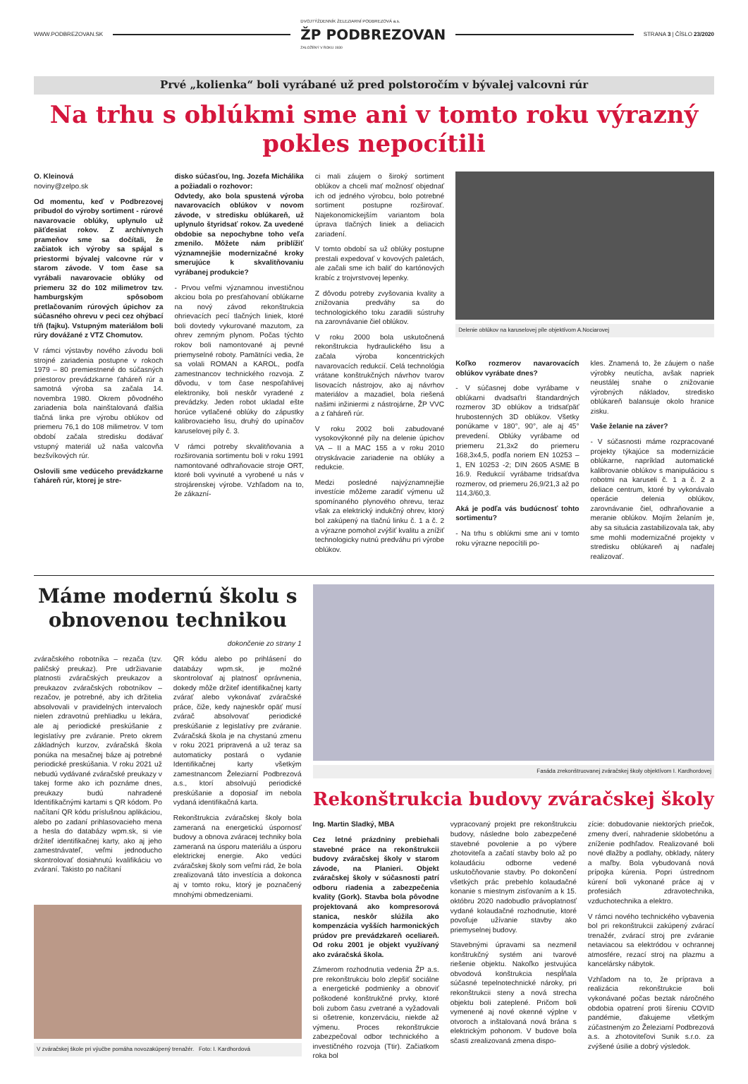WWW.PODBREZOVAN.SK DVOJTÝŽDENNÍK ŽELEZIARNÍ PODBREZOVÁ a.s.
ŽP PODBREZOVAN
ZALOŽENÝ V ROKU 1930 STRANA 3 | ČÍSLO 23/2020
Prvé „kolienka“ boli vyrábané už pred polstoročím v bývalej valcovni rúr
Na trhu s oblúkmi sme ani v tomto roku výrazný pokles nepocítili
O. Kleinová
noviny@zelpo.sk
Od momentu, keď v Podbrezovej pribudol do výroby sortiment - rúrové navarovacie oblúky, uplynulo už päťdesiat rokov. Z archívnych prameňov sme sa dočítali, že začiatok ich výroby sa spájal s priestormi bývalej valcovne rúr v starom závode. V tom čase sa vyrábali navarovacie oblúky od priemeru 32 do 102 milimetrov tzv. hamburgským spôsobom pretlačovaním rúrových úpichov za súčasného ohrevu v peci cez ohýbací tŕň (fajku). Vstupným materiálom boli rúry dovážané z VTZ Chomutov.
V rámci výstavby nového závodu boli strojné zariadenia postupne v rokoch 1979 – 80 premiestnené do súčasných priestorov prevádzkarne ťaháreň rúr a samotná výroba sa začala 14. novembra 1980. Okrem pôvodného zariadenia bola nainštalovaná ďalšia tlačná linka pre výrobu oblúkov od priemeru 76,1 do 108 milimetrov. V tom období začala stredisku dodávať vstupný materiál už naša valcovňa bezšvíkových rúr.
Oslovili sme vedúceho prevádzkarne ťaháreň rúr, ktorej je stre-
disko súčasťou, Ing. Jozefa Michálika a požiadali o rozhovor:
Odvtedy, ako bola spustená výroba navarovacích oblúkov v novom závode, v stredisku oblúkareň, už uplynulo štyridsať rokov. Za uvedené obdobie sa nepochybne toho veľa zmenilo. Môžete nám priblížiť významnejšie modernizačné kroky smerujúce k skvalitňovaniu vyrábanej produkcie?
- Prvou veľmi významnou investičnou akciou bola po presťahovaní oblúkarne na nový závod rekonštrukcia ohrievacích pecí tlačných liniek, ktoré boli dovtedy vykurované mazutom, za ohrev zemným plynom. Počas týchto rokov boli namontované aj pevné priemyselné roboty. Pamätníci vedia, že sa volali ROMAN a KAROL, podľa zamestnancov technického rozvoja. Z dôvodu, v tom čase nespoľahlivej elektroniky, boli neskôr vyradené z prevádzky. Jeden robot ukladal ešte horúce vytlačené oblúky do zápustky kalibrovacieho lisu, druhý do upínačov karuselovej píly č. 3.
V rámci potreby skvalitňovania a rozširovania sortimentu boli v roku 1991 namontované odhraňovacie stroje ORT, ktoré boli vyvinuté a vyrobené u nás v strojárenskej výrobe. Vzhľadom na to, že zákazní-
ci mali záujem o široký sortiment oblúkov a chceli mať možnosť objednať ich od jedného výrobcu, bolo potrebné sortiment postupne rozširovať. Najekonomickejším variantom bola úprava tlačných liniek a deliacich zariadení.
V tomto období sa už oblúky postupne prestali expedovať v kovových paletách, ale začali sme ich baliť do kartónových krabíc z trojvrstvovej lepenky.
Z dôvodu potreby zvyšovania kvality a znižovania predváhy sa do technologického toku zaradili sústruhy na zarovnávanie čiel oblúkov.
V roku 2000 bola uskutočnená rekonštrukcia hydraulického lisu a začala výroba koncentrických navarovacích redukcií. Celá technológia vrátane konštrukčných návrhov tvarov lisovacích nástrojov, ako aj návrhov materiálov a mazadiel, bola riešená našimi inžiniermi z nástrojárne, ŽP VVC a z ťaháreň rúr.
V roku 2002 boli zabudované vysokovýkonné píly na delenie úpichov VA – II a MAC 155 a v roku 2010 otryskávacie zariadenie na oblúky a redukcie.
Medzi posledné najvýznamnejšie investície môžeme zaradiť výmenu už spomínaného plynového ohrevu, teraz však za elektrický indukčný ohrev, ktorý bol zakúpený na tlačnú linku č. 1 a č. 2 a výrazne pomohol zvýšiť kvalitu a znížiť technologicky nutnú predváhu pri výrobe oblúkov.
Delenie oblúkov na karuselovej píle objektívom A.Nociarovej
Koľko rozmerov navarovacích oblúkov vyrábate dnes?
- V súčasnej dobe vyrábame v oblúkarni dvadsaťtri štandardných rozmerov 3D oblúkov a tridsaťpäť hrubostenných 3D oblúkov. Všetky ponúkame v 180°, 90°, ale aj 45° prevedení. Oblúky vyrábame od priemeru 21,3x2 do priemeru 168,3x4,5, podľa noriem EN 10253 – 1, EN 10253 -2; DIN 2605 ASME B 16.9. Redukcií vyrábame tridsaťdva rozmerov, od priemeru 26,9/21,3 až po 114,3/60,3.
Aká je podľa vás budúcnosť tohto sortimentu?
- Na trhu s oblúkmi sme ani v tomto roku výrazne nepocítili po-
kles. Znamená to, že záujem o naše výrobky neutícha, avšak napriek neustálej snahe o znižovanie výrobných nákladov, stredisko oblúkareň balansuje okolo hranice zisku.
Vaše želanie na záver?
- V súčasnosti máme rozpracované projekty týkajúce sa modernizácie oblúkarne, napríklad automatické kalibrovanie oblúkov s manipuláciou s robotmi na karuseli č. 1 a č. 2 a deliace centrum, ktoré by vykonávalo operácie delenia oblúkov, zarovnávanie čiel, odhraňovanie a meranie oblúkov. Mojím želaním je, aby sa situácia zastabilizovala tak, aby sme mohli modernizačné projekty v stredisku oblúkareň aj naďalej realizovať.
Máme modernú školu s obnovenou technikou
dokončenie zo strany 1
zváračského robotníka – rezača (tzv. paličský preukaz). Pre udržiavanie platnosti zváračských preukazov a preukazov zváračských robotníkov – rezačov, je potrebné, aby ich držitelia absolvovali v pravidelných intervaloch nielen zdravotnú prehliadku u lekára, ale aj periodické preskúšanie z legislatívy pre zváranie. Preto okrem základných kurzov, zváračská škola ponúka na mesačnej báze aj potrebné periodické preskúšania. V roku 2021 už nebudú vydávané zváračské preukazy v takej forme ako ich poznáme dnes, preukazy budú nahradené Identifikačnými kartami s QR kódom. Po načítaní QR kódu príslušnou aplikáciou, alebo po zadaní prihlasovacieho mena a hesla do databázy wpm.sk, si vie držiteľ identifikačnej karty, ako aj jeho zamestnávateľ, veľmi jednoducho skontrolovať dosiahnutú kvalifikáciu vo zváraní. Takisto po načítaní
QR kódu alebo po prihlásení do databázy wpm.sk, je možné skontrolovať aj platnosť oprávnenia, dokedy môže držiteľ identifikačnej karty zvárať alebo vykonávať zváračské práce, čiže, kedy najneskôr opäť musí zvárač absolvovať periodické preskúšanie z legislatívy pre zváranie. Zváračská škola je na chystanú zmenu v roku 2021 pripravená a už teraz sa automaticky postará o vydanie Identifikačnej karty všetkým zamestnancom Železiarní Podbrezová a.s., ktorí absolvujú periodické preskúšanie a doposiaľ im nebola vydaná identifikačná karta.
Rekonštrukcia zváračskej školy bola zameraná na energetickú úspornosť budovy a obnova zváracej techniky bola zameraná na úsporu materiálu a úsporu elektrickej energie. Ako vedúci zváračskej školy som veľmi rád, že bola zrealizovaná táto investícia a dokonca aj v tomto roku, ktorý je poznačený mnohými obmedzeniami.
V zváračskej škole pri výučbe pomáha novozakúpený trenažér. Foto: I. Kardhordová
Fasáda zrekonštruovanej zváračskej školy objektívom I. Kardhordovej
Rekonštrukcia budovy zváračskej školy
Ing. Martin Sladký, MBA
Cez letné prázdniny prebiehali stavebné práce na rekonštrukcii budovy zváračskej školy v starom závode, na Planieri. Objekt zváračskej školy v súčasnosti patrí odboru riadenia a zabezpečenia kvality (Gork). Stavba bola pôvodne projektovaná ako kompresorová stanica, neskôr slúžila ako kompenzácia vyšších harmonických prúdov pre prevádzkareň oceliareň. Od roku 2001 je objekt využívaný ako zváračská škola.
Zámerom rozhodnutia vedenia ŽP a.s. pre rekonštrukciu bolo zlepšiť sociálne a energetické podmienky a obnoviť poškodené konštrukčné prvky, ktoré boli zubom času zvetrané a vyžadovali si ošetrenie, konzerváciu, niekde až výmenu. Proces rekonštrukcie zabezpečoval odbor technického a investičného rozvoja (Ttir). Začiatkom roka bol
vypracovaný projekt pre rekonštrukciu budovy, následne bolo zabezpečené stavebné povolenie a po výbere zhotoviteľa a začatí stavby bolo až po kolaudáciu odborne vedené uskutočňovanie stavby. Po dokončení všetkých prác prebehlo kolaudačné konanie s miestnym zisťovaním a k 15. októbru 2020 nadobudlo právoplatnosť vydané kolaudačné rozhodnutie, ktoré povoľuje užívanie stavby ako priemyselnej budovy.
Stavebnými úpravami sa nezmenil konštrukčný systém ani tvarové riešenie objektu. Nakoľko jestvujúca obvodová konštrukcia nespĺňala súčasné tepelnotechnické nároky, pri rekonštrukcii steny a nová strecha objektu boli zateplené. Pričom boli vymenené aj nové okenné výplne v otvoroch a inštalovaná nová brána s elektrickým pohonom. V budove bola sčasti zrealizovaná zmena dispo-
zície: dobudovanie niektorých priečok, zmeny dverí, nahradenie sklobetónu a zníženie podhľadov. Realizované boli nové dlažby a podlahy, obklady, nátery a maľby. Bola vybudovaná nová prípojka kúrenia. Popri ústrednom kúrení boli vykonané práce aj v profesiách zdravotechnika, vzduchotechnika a elektro.
V rámci nového technického vybavenia bol pri rekonštrukcii zakúpený zvárací trenažér, zvárací stroj pre zváranie netaviacou sa elektródou v ochrannej atmosfére, rezací stroj na plazmu a kancelársky nábytok.
Vzhľadom na to, že príprava a realizácia rekonštrukcie boli vykonávané počas beztak náročného obdobia opatrení proti šíreniu COVID pandémie, ďakujeme všetkým zúčastneným zo Železiarní Podbrezová a.s. a zhotoviteľovi Sunik s.r.o. za zvýšené úsilie a dobrý výsledok.